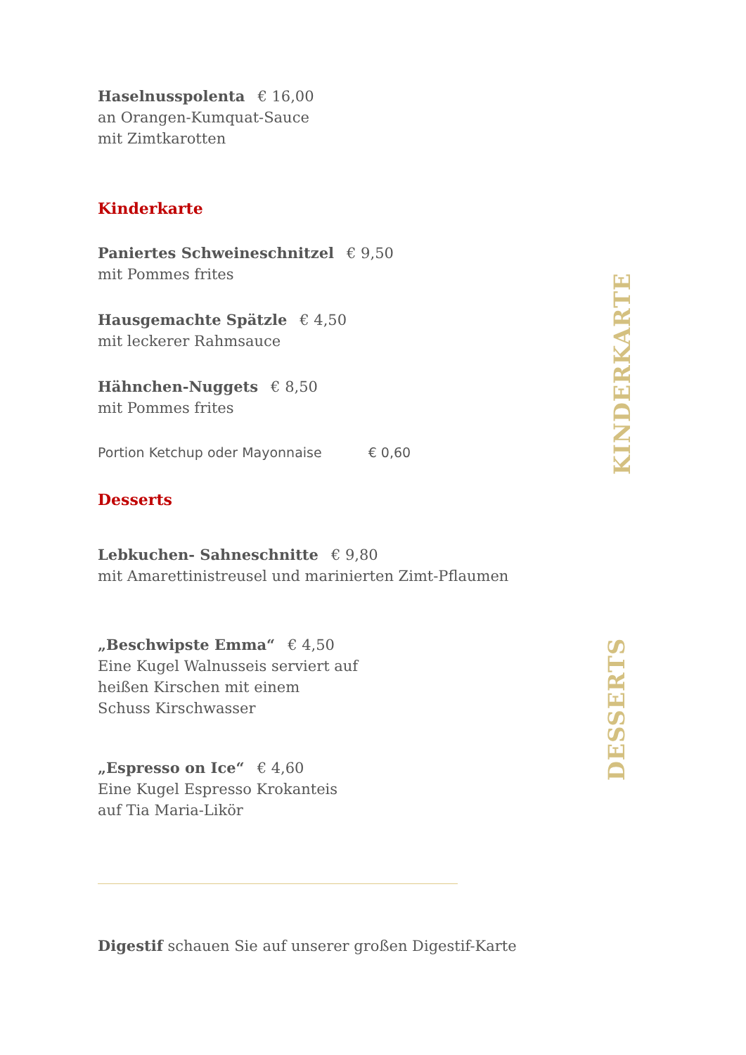Haselnusspolenta € 16,00
an Orangen-Kumquat-Sauce
mit Zimtkarotten
Kinderkarte
Paniertes Schweineschnitzel € 9,50
mit Pommes frites
Hausgemachte Spätzle € 4,50
mit leckerer Rahmsauce
Hähnchen-Nuggets € 8,50
mit Pommes frites
Portion Ketchup oder Mayonnaise € 0,60
Desserts
Lebkuchen- Sahneschnitte € 9,80
mit Amarettinistreusel und marinierten Zimt-Pflaumen
„Beschwipste Emma“€ 4,50
Eine Kugel Walnusseis serviert auf
heißen Kirschen mit einem
Schuss Kirschwasser
„Espresso on Ice“€ 4,60
Eine Kugel Espresso Krokanteis
auf Tia Maria-Likör
Digestif schauen Sie auf unserer großen Digestif-Karte
KINDERKARTE
DESSERTS